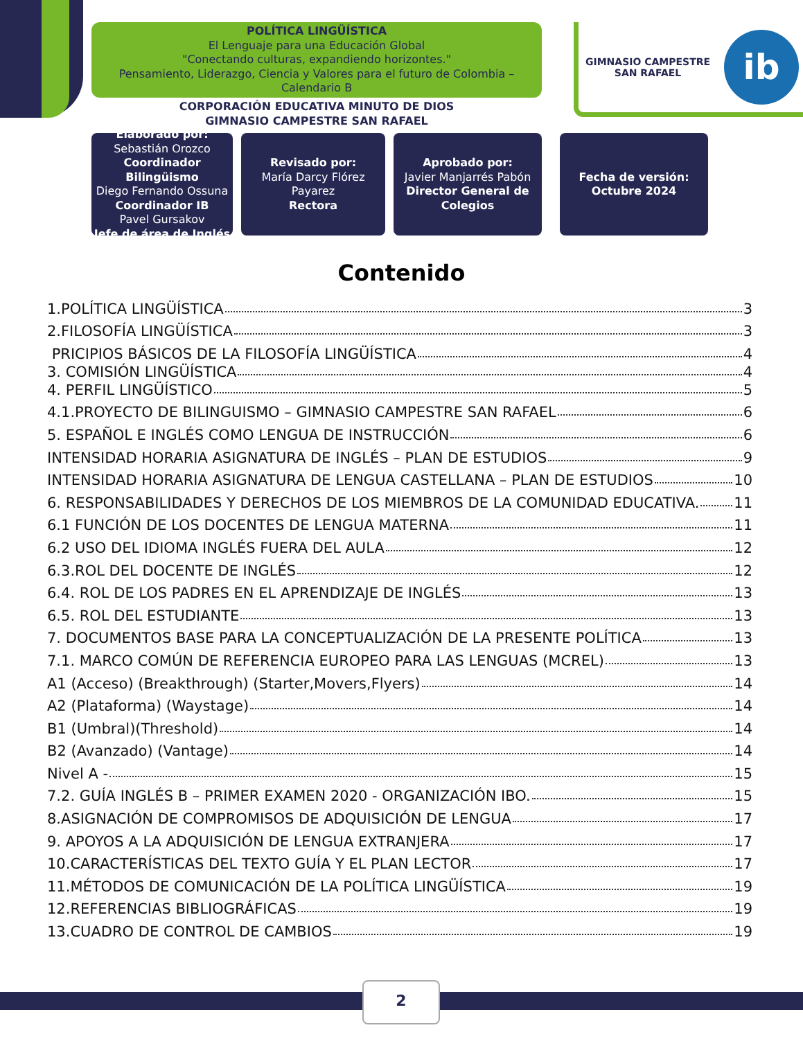POLÍTICA LINGÜÍSTICA
El Lenguaje para una Educación Global
"Conectando culturas, expandiendo horizontes."
Pensamiento, Liderazgo, Ciencia y Valores para el futuro de Colombia – Calendario B
CORPORACIÓN EDUCATIVA MINUTO DE DIOS
GIMNASIO CAMPESTRE SAN RAFAEL
GIMNASIO CAMPESTRE
SAN RAFAEL
ib
Elaborado por:
Sebastián Orozco
Coordinador Bilingüismo
Diego Fernando Ossuna
Coordinador IB
Pavel Gursakov
Jefe de área de Inglés
Revisado por:
María Darcy Flórez Payarez
Rectora
Aprobado por:
Javier Manjarrés Pabón
Director General de Colegios
Fecha de versión:
Octubre 2024
Contenido
1.POLÍTICA LINGÜÍSTICA 3
2.FILOSOFÍA LINGÜÍSTICA 3
PRICIPIOS BÁSICOS DE LA FILOSOFÍA LINGÜÍSTICA 4
3. COMISIÓN LINGÜÍSTICA 4
4. PERFIL LINGÜÍSTICO 5
4.1.PROYECTO DE BILINGUISMO – GIMNASIO CAMPESTRE SAN RAFAEL 6
5. ESPAÑOL E INGLÉS COMO LENGUA DE INSTRUCCIÓN 6
INTENSIDAD HORARIA ASIGNATURA DE INGLÉS – PLAN DE ESTUDIOS 9
INTENSIDAD HORARIA ASIGNATURA DE LENGUA CASTELLANA – PLAN DE ESTUDIOS 10
6. RESPONSABILIDADES Y DERECHOS DE LOS MIEMBROS DE LA COMUNIDAD EDUCATIVA. 11
6.1 FUNCIÓN DE LOS DOCENTES DE LENGUA MATERNA 11
6.2 USO DEL IDIOMA INGLÉS FUERA DEL AULA 12
6.3.ROL DEL DOCENTE DE INGLÉS 12
6.4. ROL DE LOS PADRES EN EL APRENDIZAJE DE INGLÉS 13
6.5. ROL DEL ESTUDIANTE 13
7. DOCUMENTOS BASE PARA LA CONCEPTUALIZACIÓN DE LA PRESENTE POLÍTICA 13
7.1. MARCO COMÚN DE REFERENCIA EUROPEO PARA LAS LENGUAS (MCREL) 13
A1 (Acceso) (Breakthrough) (Starter,Movers,Flyers) 14
A2 (Plataforma) (Waystage) 14
B1 (Umbral)(Threshold) 14
B2 (Avanzado) (Vantage) 14
Nivel A - 15
7.2. GUÍA INGLÉS B – PRIMER EXAMEN 2020 - ORGANIZACIÓN IBO. 15
8.ASIGNACIÓN DE COMPROMISOS DE ADQUISICIÓN DE LENGUA 17
9. APOYOS A LA ADQUISICIÓN DE LENGUA EXTRANJERA 17
10.CARACTERÍSTICAS DEL TEXTO GUÍA Y EL PLAN LECTOR 17
11.MÉTODOS DE COMUNICACIÓN DE LA POLÍTICA LINGÜÍSTICA 19
12.REFERENCIAS BIBLIOGRÁFICAS 19
13.CUADRO DE CONTROL DE CAMBIOS 19
2